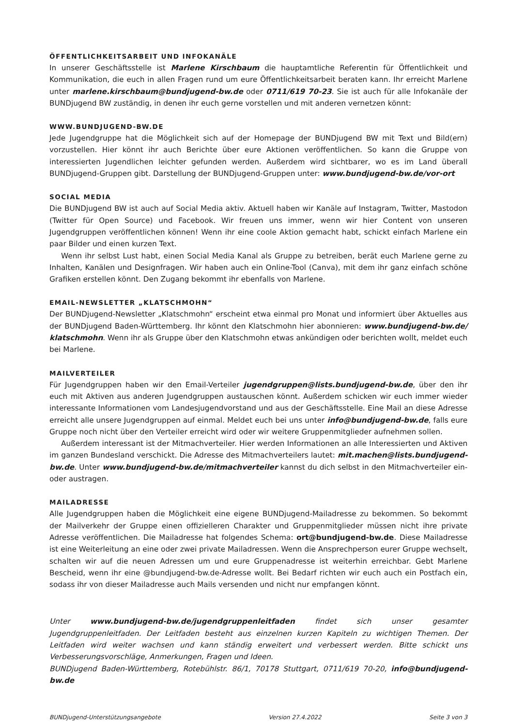ÖFFENTLICHKEITSARBEIT UND INFOKANÄLE
In unserer Geschäftsstelle ist Marlene Kirschbaum die hauptamtliche Referentin für Öffentlichkeit und Kommunikation, die euch in allen Fragen rund um eure Öffentlichkeitsarbeit beraten kann. Ihr erreicht Marlene unter marlene.kirschbaum@bundjugend-bw.de oder 0711/619 70-23. Sie ist auch für alle Infokanäle der BUNDjugend BW zuständig, in denen ihr euch gerne vorstellen und mit anderen vernetzen könnt:
WWW.BUNDJUGEND-BW.DE
Jede Jugendgruppe hat die Möglichkeit sich auf der Homepage der BUNDjugend BW mit Text und Bild(ern) vorzustellen. Hier könnt ihr auch Berichte über eure Aktionen veröffentlichen. So kann die Gruppe von interessierten Jugendlichen leichter gefunden werden. Außerdem wird sichtbarer, wo es im Land überall BUNDjugend-Gruppen gibt. Darstellung der BUNDjugend-Gruppen unter: www.bundjugend-bw.de/vor-ort
SOCIAL MEDIA
Die BUNDjugend BW ist auch auf Social Media aktiv. Aktuell haben wir Kanäle auf Instagram, Twitter, Mastodon (Twitter für Open Source) und Facebook. Wir freuen uns immer, wenn wir hier Content von unseren Jugendgruppen veröffentlichen können! Wenn ihr eine coole Aktion gemacht habt, schickt einfach Marlene ein paar Bilder und einen kurzen Text.
Wenn ihr selbst Lust habt, einen Social Media Kanal als Gruppe zu betreiben, berät euch Marlene gerne zu Inhalten, Kanälen und Designfragen. Wir haben auch ein Online-Tool (Canva), mit dem ihr ganz einfach schöne Grafiken erstellen könnt. Den Zugang bekommt ihr ebenfalls von Marlene.
EMAIL-NEWSLETTER „KLATSCHMOHN“
Der BUNDjugend-Newsletter „Klatschmohn“ erscheint etwa einmal pro Monat und informiert über Aktuelles aus der BUNDjugend Baden-Württemberg. Ihr könnt den Klatschmohn hier abonnieren: www.bundjugend-bw.de/ klatschmohn. Wenn ihr als Gruppe über den Klatschmohn etwas ankündigen oder berichten wollt, meldet euch bei Marlene.
MAILVERTEILER
Für Jugendgruppen haben wir den Email-Verteiler jugendgruppen@lists.bundjugend-bw.de, über den ihr euch mit Aktiven aus anderen Jugendgruppen austauschen könnt. Außerdem schicken wir euch immer wieder interessante Informationen vom Landesjugendvorstand und aus der Geschäftsstelle. Eine Mail an diese Adresse erreicht alle unsere Jugendgruppen auf einmal. Meldet euch bei uns unter info@bundjugend-bw.de, falls eure Gruppe noch nicht über den Verteiler erreicht wird oder wir weitere Gruppenmitglieder aufnehmen sollen.
Außerdem interessant ist der Mitmachverteiler. Hier werden Informationen an alle Interessierten und Aktiven im ganzen Bundesland verschickt. Die Adresse des Mitmachverteilers lautet: mit.machen@lists.bundjugend-bw.de. Unter www.bundjugend-bw.de/mitmachverteiler kannst du dich selbst in den Mitmachverteiler ein- oder austragen.
MAILADRESSE
Alle Jugendgruppen haben die Möglichkeit eine eigene BUNDjugend-Mailadresse zu bekommen. So bekommt der Mailverkehr der Gruppe einen offizielleren Charakter und Gruppenmitglieder müssen nicht ihre private Adresse veröffentlichen. Die Mailadresse hat folgendes Schema: ort@bundjugend-bw.de. Diese Mailadresse ist eine Weiterleitung an eine oder zwei private Mailadressen. Wenn die Ansprechperson eurer Gruppe wechselt, schalten wir auf die neuen Adressen um und eure Gruppenadresse ist weiterhin erreichbar. Gebt Marlene Bescheid, wenn ihr eine @bundjugend-bw.de-Adresse wollt. Bei Bedarf richten wir euch auch ein Postfach ein, sodass ihr von dieser Mailadresse auch Mails versenden und nicht nur empfangen könnt.
Unter www.bundjugend-bw.de/jugendgruppenleitfaden findet sich unser gesamter Jugendgruppenleitfaden. Der Leitfaden besteht aus einzelnen kurzen Kapiteln zu wichtigen Themen. Der Leitfaden wird weiter wachsen und kann ständig erweitert und verbessert werden. Bitte schickt uns Verbesserungsvorschläge, Anmerkungen, Fragen und Ideen.
BUNDjugend Baden-Württemberg, Rotebühlstr. 86/1, 70178 Stuttgart, 0711/619 70-20, info@bundjugend-bw.de
BUNDjugend-Unterstützungsangebote Version 27.4.2022 Seite 3 von 3